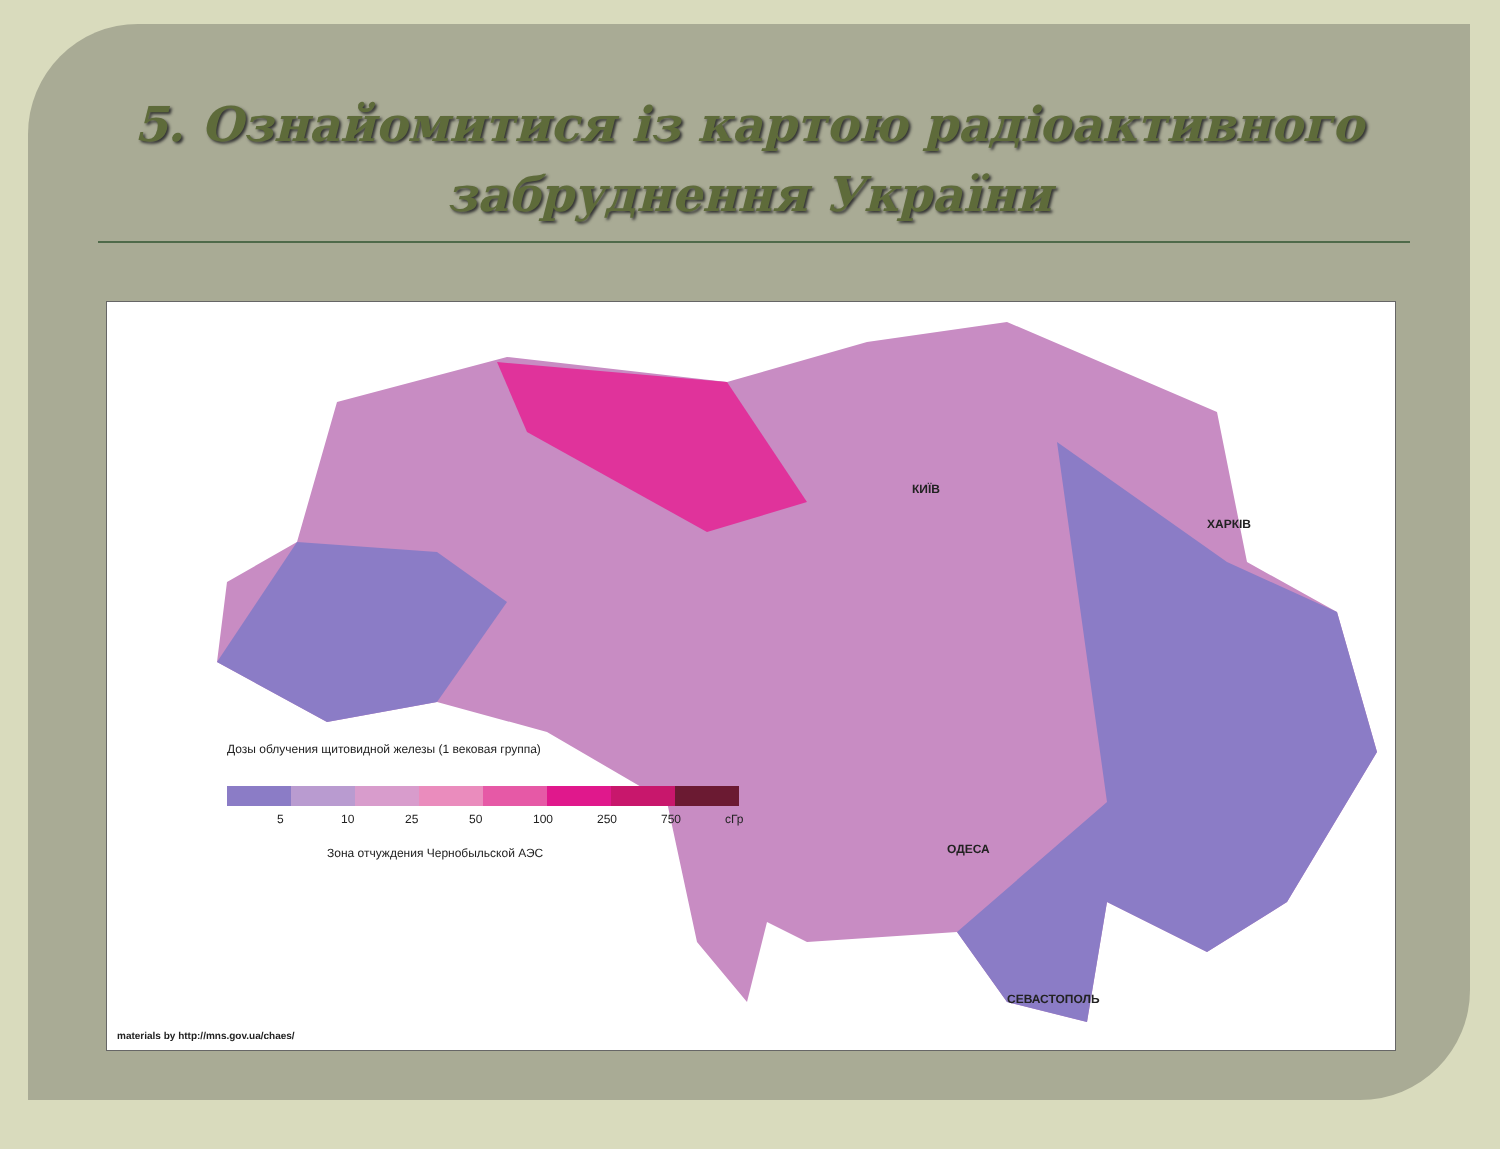5. Ознайомитися із картою радіоактивного забруднення України
КИЇВ
ХАРКІВ
ОДЕСА
СЕВАСТОПОЛЬ
Дозы облучения щитовидной железы (1 вековая группа)
5 10 25 50 100 250 750 сГр
Зона отчуждения Чернобыльской АЭС
materials by http://mns.gov.ua/chaes/